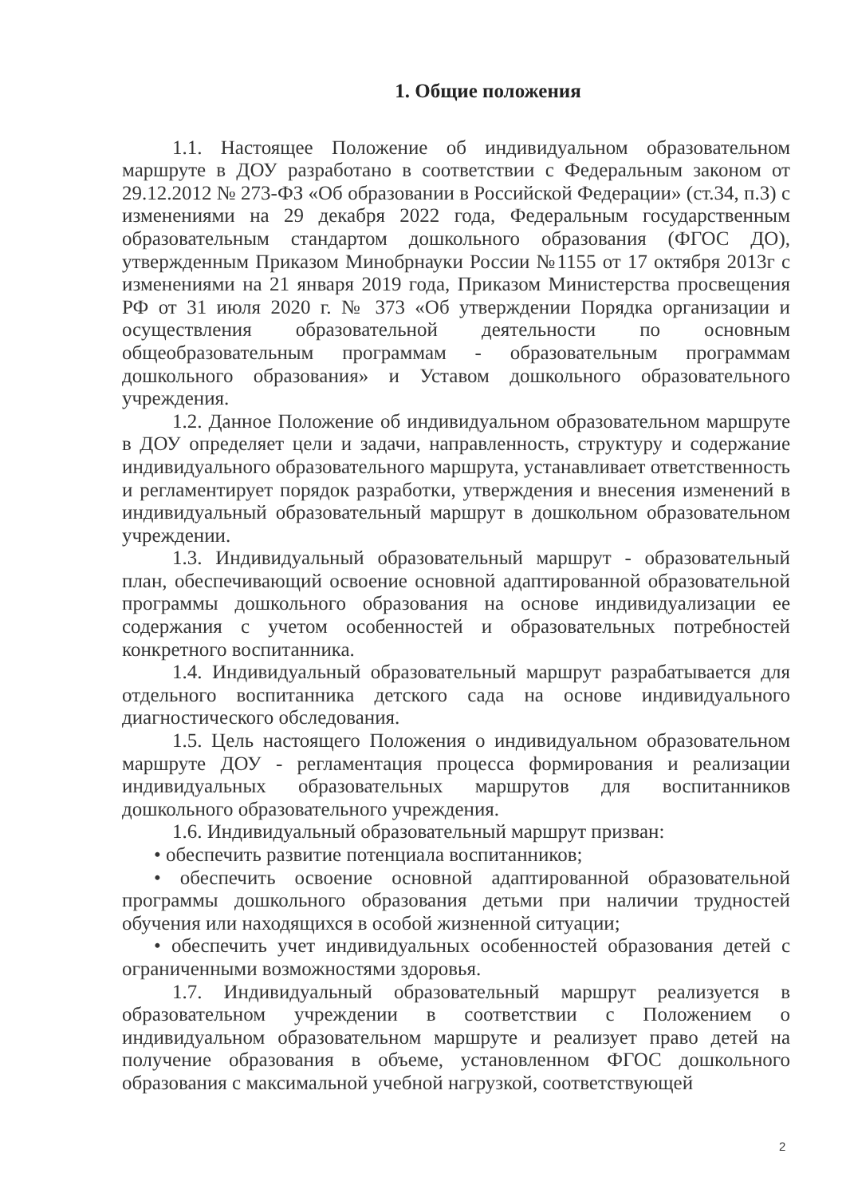1. Общие положения
1.1. Настоящее Положение об индивидуальном образовательном маршруте в ДОУ разработано в соответствии с Федеральным законом от 29.12.2012 № 273-ФЗ «Об образовании в Российской Федерации» (ст.34, п.3) с изменениями на 29 декабря 2022 года, Федеральным государственным образовательным стандартом дошкольного образования (ФГОС ДО), утвержденным Приказом Минобрнауки России №1155 от 17 октября 2013г с изменениями на 21 января 2019 года, Приказом Министерства просвещения РФ от 31 июля 2020 г. № 373 «Об утверждении Порядка организации и осуществления образовательной деятельности по основным общеобразовательным программам - образовательным программам дошкольного образования» и Уставом дошкольного образовательного учреждения.
1.2. Данное Положение об индивидуальном образовательном маршруте в ДОУ определяет цели и задачи, направленность, структуру и содержание индивидуального образовательного маршрута, устанавливает ответственность и регламентирует порядок разработки, утверждения и внесения изменений в индивидуальный образовательный маршрут в дошкольном образовательном учреждении.
1.3. Индивидуальный образовательный маршрут - образовательный план, обеспечивающий освоение основной адаптированной образовательной программы дошкольного образования на основе индивидуализации ее содержания с учетом особенностей и образовательных потребностей конкретного воспитанника.
1.4. Индивидуальный образовательный маршрут разрабатывается для отдельного воспитанника детского сада на основе индивидуального диагностического обследования.
1.5. Цель настоящего Положения о индивидуальном образовательном маршруте ДОУ - регламентация процесса формирования и реализации индивидуальных образовательных маршрутов для воспитанников дошкольного образовательного учреждения.
1.6. Индивидуальный образовательный маршрут призван:
• обеспечить развитие потенциала воспитанников;
• обеспечить освоение основной адаптированной образовательной программы дошкольного образования детьми при наличии трудностей обучения или находящихся в особой жизненной ситуации;
• обеспечить учет индивидуальных особенностей образования детей с ограниченными возможностями здоровья.
1.7. Индивидуальный образовательный маршрут реализуется в образовательном учреждении в соответствии с Положением о индивидуальном образовательном маршруте и реализует право детей на получение образования в объеме, установленном ФГОС дошкольного образования с максимальной учебной нагрузкой, соответствующей
2